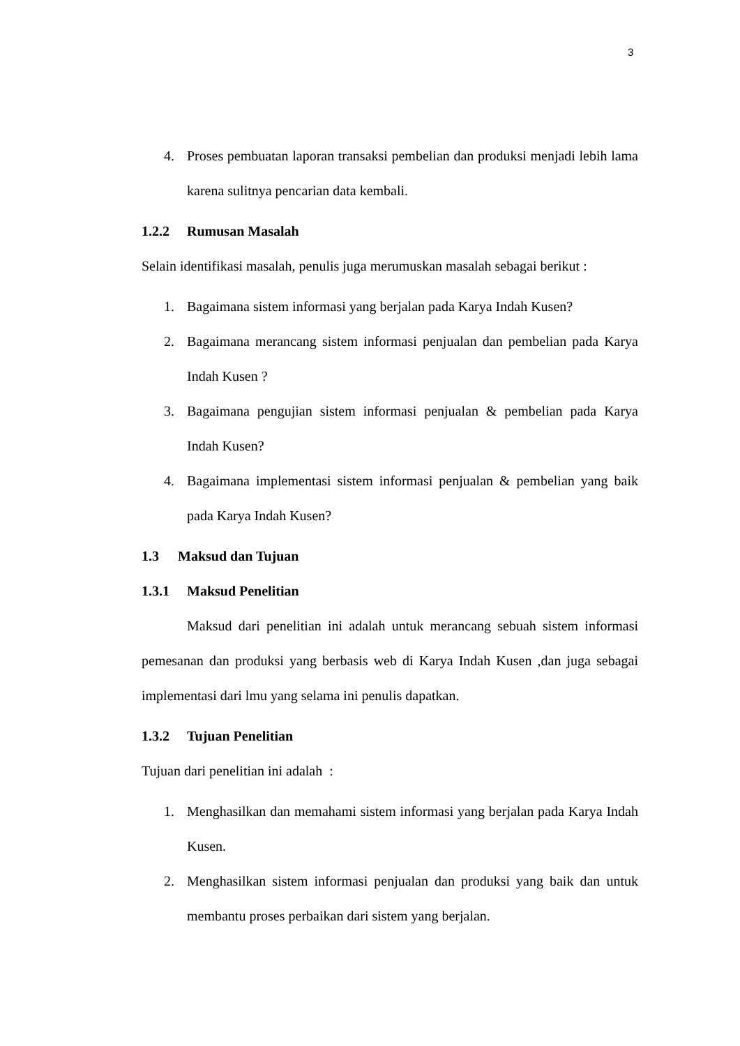3
4. Proses pembuatan laporan transaksi pembelian dan produksi menjadi lebih lama karena sulitnya pencarian data kembali.
1.2.2 Rumusan Masalah
Selain identifikasi masalah, penulis juga merumuskan masalah sebagai berikut :
1. Bagaimana sistem informasi yang berjalan pada Karya Indah Kusen?
2. Bagaimana merancang sistem informasi penjualan dan pembelian pada Karya Indah Kusen ?
3. Bagaimana pengujian sistem informasi penjualan & pembelian pada Karya Indah Kusen?
4. Bagaimana implementasi sistem informasi penjualan & pembelian yang baik pada Karya Indah Kusen?
1.3 Maksud dan Tujuan
1.3.1 Maksud Penelitian
Maksud dari penelitian ini adalah untuk merancang sebuah sistem informasi pemesanan dan produksi yang berbasis web di Karya Indah Kusen ,dan juga sebagai implementasi dari lmu yang selama ini penulis dapatkan.
1.3.2 Tujuan Penelitian
Tujuan dari penelitian ini adalah :
1. Menghasilkan dan memahami sistem informasi yang berjalan pada Karya Indah Kusen.
2. Menghasilkan sistem informasi penjualan dan produksi yang baik dan untuk membantu proses perbaikan dari sistem yang berjalan.